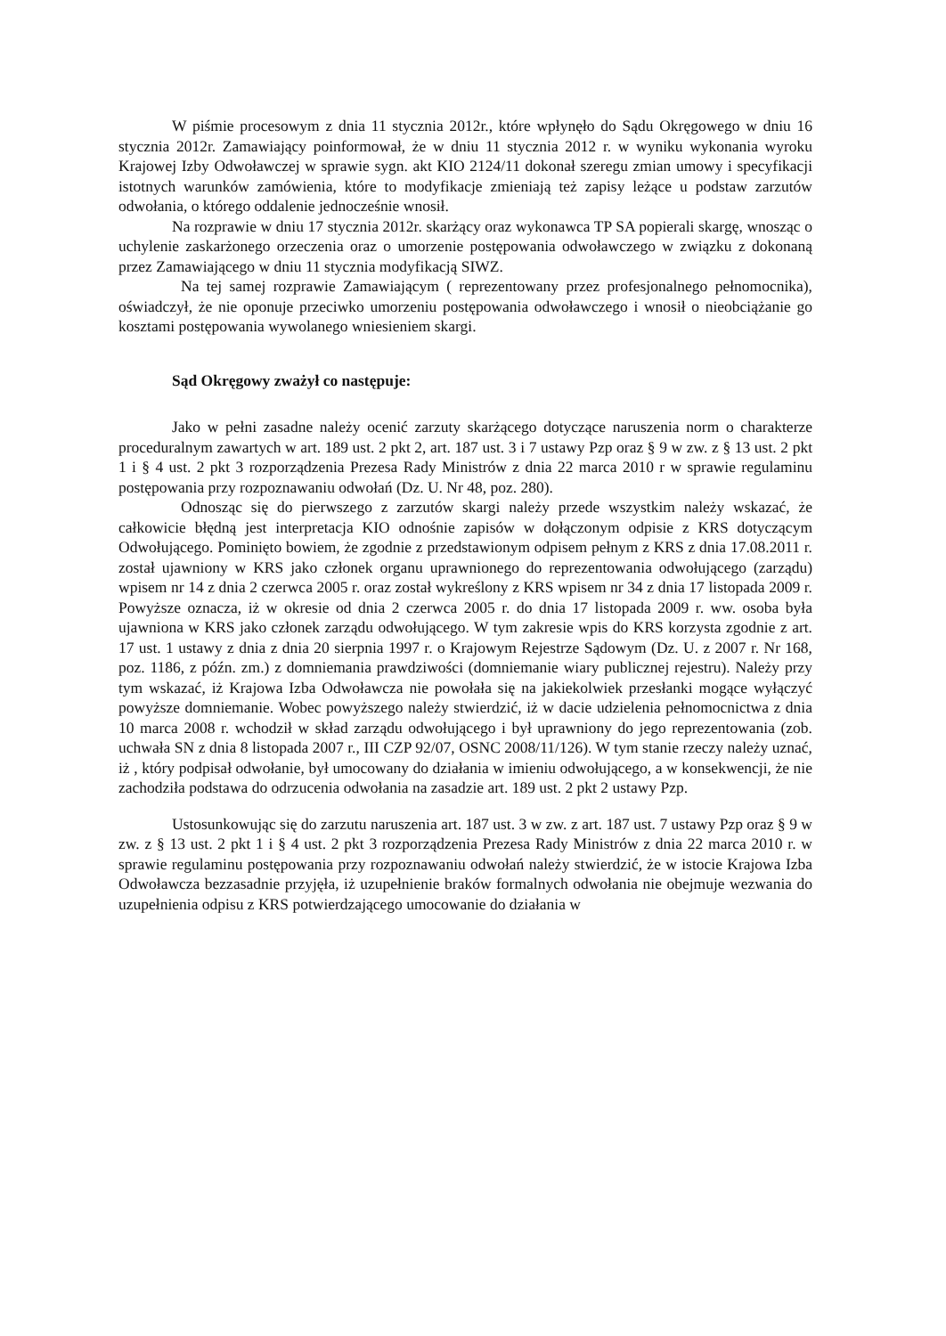W piśmie procesowym z dnia 11 stycznia 2012r., które wpłynęło do Sądu Okręgowego w dniu 16 stycznia 2012r. Zamawiający poinformował, że w dniu 11 stycznia 2012 r. w wyniku wykonania wyroku Krajowej Izby Odwoławczej w sprawie sygn. akt KIO 2124/11 dokonał szeregu zmian umowy i specyfikacji istotnych warunków zamówienia, które to modyfikacje zmieniają też zapisy leżące u podstaw zarzutów odwołania, o którego oddalenie jednocześnie wnosił.
Na rozprawie w dniu 17 stycznia 2012r. skarżący oraz wykonawca TP SA popierali skargę, wnosząc o uchylenie zaskarżonego orzeczenia oraz o umorzenie postępowania odwoławczego w związku z dokonaną przez Zamawiającego w dniu 11 stycznia modyfikacją SIWZ.
Na tej samej rozprawie Zamawiającym ( reprezentowany przez profesjonalnego pełnomocnika), oświadczył, że nie oponuje przeciwko umorzeniu postępowania odwoławczego i wnosił o nieobciążanie go kosztami postępowania wywolanego wniesieniem skargi.
Sąd Okręgowy zważył co następuje:
Jako w pełni zasadne należy ocenić zarzuty skarżącego dotyczące naruszenia norm o charakterze proceduralnym zawartych w art. 189 ust. 2 pkt 2, art. 187 ust. 3 i 7 ustawy Pzp oraz § 9 w zw. z § 13 ust. 2 pkt 1 i § 4 ust. 2 pkt 3 rozporządzenia Prezesa Rady Ministrów z dnia 22 marca 2010 r w sprawie regulaminu postępowania przy rozpoznawaniu odwołań (Dz. U. Nr 48, poz. 280).
Odnosząc się do pierwszego z zarzutów skargi należy przede wszystkim należy wskazać, że całkowicie błędną jest interpretacja KIO odnośnie zapisów w dołączonym odpisie z KRS dotyczącym Odwołującego. Pominięto bowiem, że zgodnie z przedstawionym odpisem pełnym z KRS z dnia 17.08.2011 r. został ujawniony w KRS jako członek organu uprawnionego do reprezentowania odwołującego (zarządu) wpisem nr 14 z dnia 2 czerwca 2005 r. oraz został wykreślony z KRS wpisem nr 34 z dnia 17 listopada 2009 r. Powyższe oznacza, iż w okresie od dnia 2 czerwca 2005 r. do dnia 17 listopada 2009 r. ww. osoba była ujawniona w KRS jako członek zarządu odwołującego. W tym zakresie wpis do KRS korzysta zgodnie z art. 17 ust. 1 ustawy z dnia z dnia 20 sierpnia 1997 r. o Krajowym Rejestrze Sądowym (Dz. U. z 2007 r. Nr 168, poz. 1186, z późn. zm.) z domniemania prawdziwości (domniemanie wiary publicznej rejestru). Należy przy tym wskazać, iż Krajowa Izba Odwoławcza nie powołała się na jakiekolwiek przesłanki mogące wyłączyć powyższe domniemanie. Wobec powyższego należy stwierdzić, iż w dacie udzielenia pełnomocnictwa z dnia 10 marca 2008 r. wchodził w skład zarządu odwołującego i był uprawniony do jego reprezentowania (zob. uchwała SN z dnia 8 listopada 2007 r., III CZP 92/07, OSNC 2008/11/126). W tym stanie rzeczy należy uznać, iż , który podpisał odwołanie, był umocowany do działania w imieniu odwołującego, a w konsekwencji, że nie zachodziła podstawa do odrzucenia odwołania na zasadzie art. 189 ust. 2 pkt 2 ustawy Pzp.
Ustosunkowując się do zarzutu naruszenia art. 187 ust. 3 w zw. z art. 187 ust. 7 ustawy Pzp oraz § 9 w zw. z § 13 ust. 2 pkt 1 i § 4 ust. 2 pkt 3 rozporządzenia Prezesa Rady Ministrów z dnia 22 marca 2010 r. w sprawie regulaminu postępowania przy rozpoznawaniu odwołań należy stwierdzić, że w istocie Krajowa Izba Odwoławcza bezzasadnie przyjęła, iż uzupełnienie braków formalnych odwołania nie obejmuje wezwania do uzupełnienia odpisu z KRS potwierdzającego umocowanie do działania w